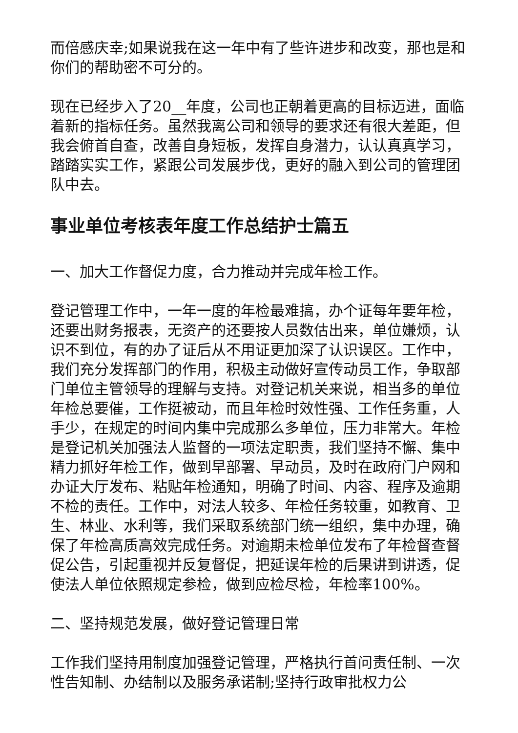而倍感庆幸;如果说我在这一年中有了些许进步和改变，那也是和你们的帮助密不可分的。
现在已经步入了20__年度，公司也正朝着更高的目标迈进，面临着新的指标任务。虽然我离公司和领导的要求还有很大差距，但我会俯首自查，改善自身短板，发挥自身潜力，认认真真学习，踏踏实实工作，紧跟公司发展步伐，更好的融入到公司的管理团队中去。
事业单位考核表年度工作总结护士篇五
一、加大工作督促力度，合力推动并完成年检工作。
登记管理工作中，一年一度的年检最难搞，办个证每年要年检，还要出财务报表，无资产的还要按人员数估出来，单位嫌烦，认识不到位，有的办了证后从不用证更加深了认识误区。工作中，我们充分发挥部门的作用，积极主动做好宣传动员工作，争取部门单位主管领导的理解与支持。对登记机关来说，相当多的单位年检总要催，工作挺被动，而且年检时效性强、工作任务重，人手少，在规定的时间内集中完成那么多单位，压力非常大。年检是登记机关加强法人监督的一项法定职责，我们坚持不懈、集中精力抓好年检工作，做到早部署、早动员，及时在政府门户网和办证大厅发布、粘贴年检通知，明确了时间、内容、程序及逾期不检的责任。工作中，对法人较多、年检任务较重，如教育、卫生、林业、水利等，我们采取系统部门统一组织，集中办理，确保了年检高质高效完成任务。对逾期未检单位发布了年检督查督促公告，引起重视并反复督促，把延误年检的后果讲到讲透，促使法人单位依照规定参检，做到应检尽检，年检率100%。
二、坚持规范发展，做好登记管理日常
工作我们坚持用制度加强登记管理，严格执行首问责任制、一次性告知制、办结制以及服务承诺制;坚持行政审批权力公